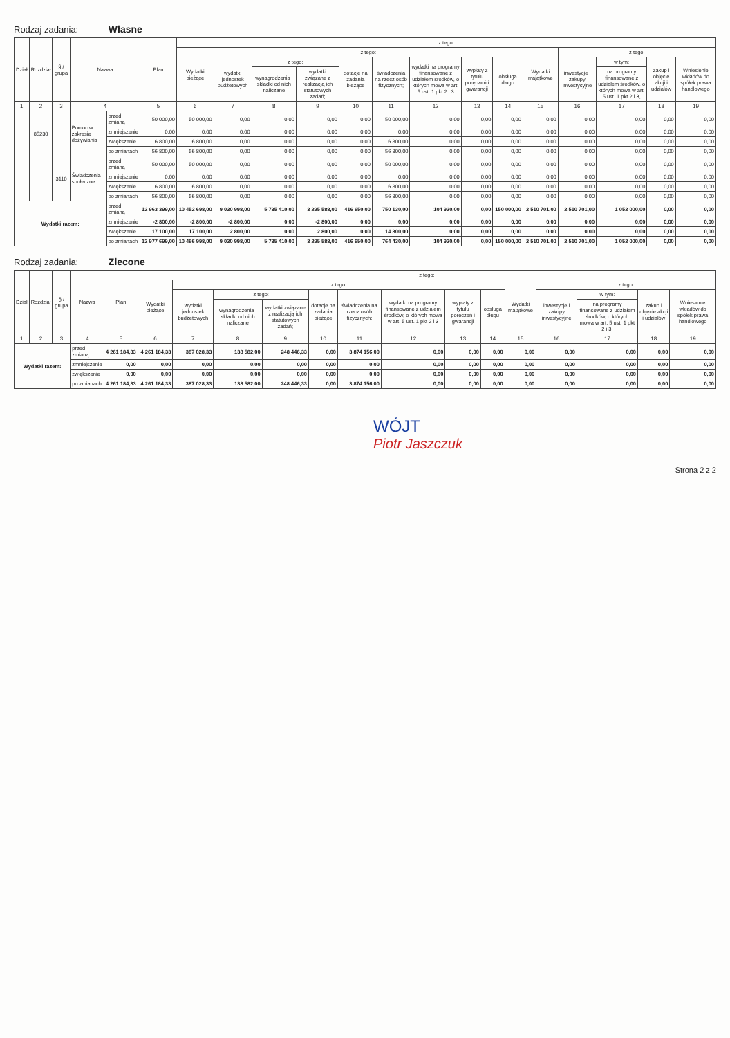Rodzaj zadania: Własne
| Dział | Rozdział | § / grupa | Nazwa | | Plan | z tego: | | | | | | | | | | | | | |
| --- | --- | --- | --- | --- | --- | --- | --- | --- | --- | --- | --- | --- | --- | --- | --- | --- | --- | --- | --- |
| | | | | | | Wydatki bieżące | z tego: | | | | | | | | Wydatki majątkowe | z tego: | | | |
| | | | | | | | wydatki jednostek budżetowych | z tego: | | dotacje na zadania bieżące | świadczenia na rzecz osób fizycznych; | wydatki na programy finansowane z udziałem środków, o których mowa w art. 5 ust. 1 pkt 2 i 3 | wypłaty z tytułu poręczeń i gwarancji | obsługa długu | | inwestycje i zakupy inwestycyjne | w tym: | zakup i objęcie akcji i udziałów | Wniesienie wkładów do spółek prawa handlowego |
| | | | | | | | | wynagrodzenia i składki od nich naliczane | wydatki związane z realizacją ich statutowych zadań; | | | | | | | | na programy finansowane z udziałem środków, o których mowa w art. 5 ust. 1 pkt 2 i 3, | | |
| 1 | 2 | 3 | 4 | | 5 | 6 | 7 | 8 | 9 | 10 | 11 | 12 | 13 | 14 | 15 | 16 | 17 | 18 | 19 |
| | 85230 | | Pomoc w zakresie dożywiania | przed zmianą | 50 000,00 | 50 000,00 | 0,00 | 0,00 | 0,00 | 0,00 | 50 000,00 | 0,00 | 0,00 | 0,00 | 0,00 | 0,00 | 0,00 | 0,00 | 0,00 |
| | | | | zmniejszenie | 0,00 | 0,00 | 0,00 | 0,00 | 0,00 | 0,00 | 0,00 | 0,00 | 0,00 | 0,00 | 0,00 | 0,00 | 0,00 | 0,00 | 0,00 |
| | | | | zwiększenie | 6 800,00 | 6 800,00 | 0,00 | 0,00 | 0,00 | 0,00 | 6 800,00 | 0,00 | 0,00 | 0,00 | 0,00 | 0,00 | 0,00 | 0,00 | 0,00 |
| | | | | po zmianach | 56 800,00 | 56 800,00 | 0,00 | 0,00 | 0,00 | 0,00 | 56 800,00 | 0,00 | 0,00 | 0,00 | 0,00 | 0,00 | 0,00 | 0,00 | 0,00 |
| | | 3110 | Świadczenia społeczne | przed zmianą | 50 000,00 | 50 000,00 | 0,00 | 0,00 | 0,00 | 0,00 | 50 000,00 | 0,00 | 0,00 | 0,00 | 0,00 | 0,00 | 0,00 | 0,00 | 0,00 |
| | | | | zmniejszenie | 0,00 | 0,00 | 0,00 | 0,00 | 0,00 | 0,00 | 0,00 | 0,00 | 0,00 | 0,00 | 0,00 | 0,00 | 0,00 | 0,00 | 0,00 |
| | | | | zwiększenie | 6 800,00 | 6 800,00 | 0,00 | 0,00 | 0,00 | 0,00 | 6 800,00 | 0,00 | 0,00 | 0,00 | 0,00 | 0,00 | 0,00 | 0,00 | 0,00 |
| | | | | po zmianach | 56 800,00 | 56 800,00 | 0,00 | 0,00 | 0,00 | 0,00 | 56 800,00 | 0,00 | 0,00 | 0,00 | 0,00 | 0,00 | 0,00 | 0,00 | 0,00 |
| Wydatki razem: | | | | przed zmianą | 12 963 399,00 | 10 452 698,00 | 9 030 998,00 | 5 735 410,00 | 3 295 588,00 | 416 650,00 | 750 130,00 | 104 920,00 | 0,00 | 150 000,00 | 2 510 701,00 | 2 510 701,00 | 1 052 000,00 | 0,00 | 0,00 |
| | | | | zmniejszenie | -2 800,00 | -2 800,00 | -2 800,00 | 0,00 | -2 800,00 | 0,00 | 0,00 | 0,00 | 0,00 | 0,00 | 0,00 | 0,00 | 0,00 | 0,00 | 0,00 |
| | | | | zwiększenie | 17 100,00 | 17 100,00 | 2 800,00 | 0,00 | 2 800,00 | 0,00 | 14 300,00 | 0,00 | 0,00 | 0,00 | 0,00 | 0,00 | 0,00 | 0,00 | 0,00 |
| | | | | po zmianach | 12 977 699,00 | 10 466 998,00 | 9 030 998,00 | 5 735 410,00 | 3 295 588,00 | 416 650,00 | 764 430,00 | 104 920,00 | 0,00 | 150 000,00 | 2 510 701,00 | 2 510 701,00 | 1 052 000,00 | 0,00 | 0,00 |
Rodzaj zadania: Zlecone
| Dział | Rozdział | § / grupa | Nazwa | | Plan | z tego: | | | | | | | | | | | | | |
| --- | --- | --- | --- | --- | --- | --- | --- | --- | --- | --- | --- | --- | --- | --- | --- | --- | --- | --- | --- |
| | | | | | | Wydatki bieżące | z tego: | | | | | | | | Wydatki majątkowe | z tego: | | | |
| | | | | | | | wydatki jednostek budżetowych | z tego: | | dotacje na zadania bieżące | świadczenia na rzecz osób fizycznych; | wydatki na programy finansowane z udziałem środków, o których mowa w art. 5 ust. 1 pkt 2 i 3 | wypłaty z tytułu poręczeń i gwarancji | obsługa długu | | inwestycje i zakupy inwestycyjne | w tym: | zakup i objęcie akcji i udziałów | Wniesienie wkładów do spółek prawa handlowego |
| | | | | | | | | wynagrodzenia i składki od nich naliczane | wydatki związane z realizacją ich statutowych zadań; | | | | | | | | na programy finansowane z udziałem środków, o których mowa w art. 5 ust. 1 pkt 2 i 3, | | |
| 1 | 2 | 3 | 4 | | 5 | 6 | 7 | 8 | 9 | 10 | 11 | 12 | 13 | 14 | 15 | 16 | 17 | 18 | 19 |
| Wydatki razem: | | | | przed zmianą | 4 261 184,33 | 4 261 184,33 | 387 028,33 | 138 582,00 | 248 446,33 | 0,00 | 3 874 156,00 | 0,00 | 0,00 | 0,00 | 0,00 | 0,00 | 0,00 | 0,00 | 0,00 |
| | | | | zmniejszenie | 0,00 | 0,00 | 0,00 | 0,00 | 0,00 | 0,00 | 0,00 | 0,00 | 0,00 | 0,00 | 0,00 | 0,00 | 0,00 | 0,00 | 0,00 |
| | | | | zwiększenie | 0,00 | 0,00 | 0,00 | 0,00 | 0,00 | 0,00 | 0,00 | 0,00 | 0,00 | 0,00 | 0,00 | 0,00 | 0,00 | 0,00 | 0,00 |
| | | | | po zmianach | 4 261 184,33 | 4 261 184,33 | 387 028,33 | 138 582,00 | 248 446,33 | 0,00 | 3 874 156,00 | 0,00 | 0,00 | 0,00 | 0,00 | 0,00 | 0,00 | 0,00 | 0,00 |
WÓJT
Piotr Jaszczuk
Strona 2 z 2